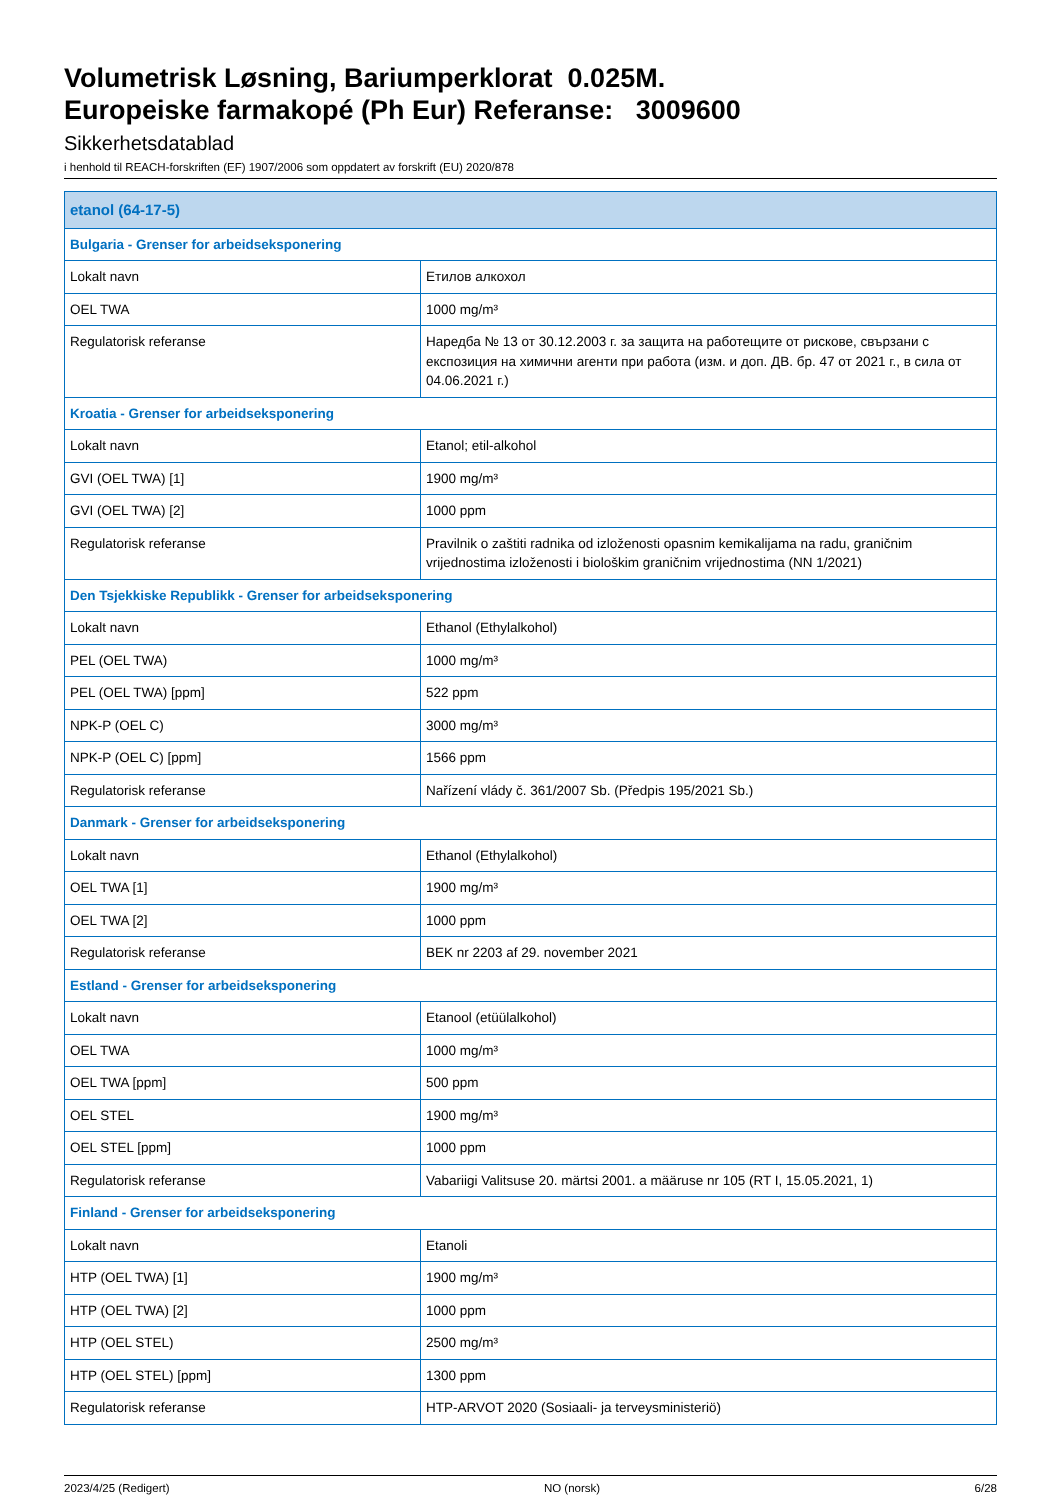Volumetrisk Løsning, Bariumperklorat 0.025M.
Europeiske farmakopé (Ph Eur) Referanse: 3009600
Sikkerhetsdatablad
i henhold til REACH-forskriften (EF) 1907/2006 som oppdatert av forskrift (EU) 2020/878
| etanol (64-17-5) | |
| --- | --- |
| Bulgaria - Grenser for arbeidseksponering | |
| Lokalt navn | Етилов алкохол |
| OEL TWA | 1000 mg/m³ |
| Regulatorisk referanse | Наредба № 13 от 30.12.2003 г. за защита на работещите от рискове, свързани с експозиция на химични агенти при работа (изм. и доп. ДВ. бр. 47 от 2021 г., в сила от 04.06.2021 г.) |
| Kroatia - Grenser for arbeidseksponering | |
| Lokalt navn | Etanol; etil-alkohol |
| GVI (OEL TWA) [1] | 1900 mg/m³ |
| GVI (OEL TWA) [2] | 1000 ppm |
| Regulatorisk referanse | Pravilnik o zaštiti radnika od izloženosti opasnim kemikalijama na radu, graničnim vrijednostima izloženosti i biološkim graničnim vrijednostima (NN 1/2021) |
| Den Tsjekkiske Republikk - Grenser for arbeidseksponering | |
| Lokalt navn | Ethanol (Ethylalkohol) |
| PEL (OEL TWA) | 1000 mg/m³ |
| PEL (OEL TWA) [ppm] | 522 ppm |
| NPK-P (OEL C) | 3000 mg/m³ |
| NPK-P (OEL C) [ppm] | 1566 ppm |
| Regulatorisk referanse | Nařízení vlády č. 361/2007 Sb. (Předpis 195/2021 Sb.) |
| Danmark - Grenser for arbeidseksponering | |
| Lokalt navn | Ethanol (Ethylalkohol) |
| OEL TWA [1] | 1900 mg/m³ |
| OEL TWA [2] | 1000 ppm |
| Regulatorisk referanse | BEK nr 2203 af 29. november 2021 |
| Estland - Grenser for arbeidseksponering | |
| Lokalt navn | Etanool (etüülalkohol) |
| OEL TWA | 1000 mg/m³ |
| OEL TWA [ppm] | 500 ppm |
| OEL STEL | 1900 mg/m³ |
| OEL STEL [ppm] | 1000 ppm |
| Regulatorisk referanse | Vabariigi Valitsuse 20. märtsi 2001. a määruse nr 105 (RT I, 15.05.2021, 1) |
| Finland - Grenser for arbeidseksponering | |
| Lokalt navn | Etanoli |
| HTP (OEL TWA) [1] | 1900 mg/m³ |
| HTP (OEL TWA) [2] | 1000 ppm |
| HTP (OEL STEL) | 2500 mg/m³ |
| HTP (OEL STEL) [ppm] | 1300 ppm |
| Regulatorisk referanse | HTP-ARVOT 2020 (Sosiaali- ja terveysministeriö) |
2023/4/25 (Redigert) NO (norsk) 6/28